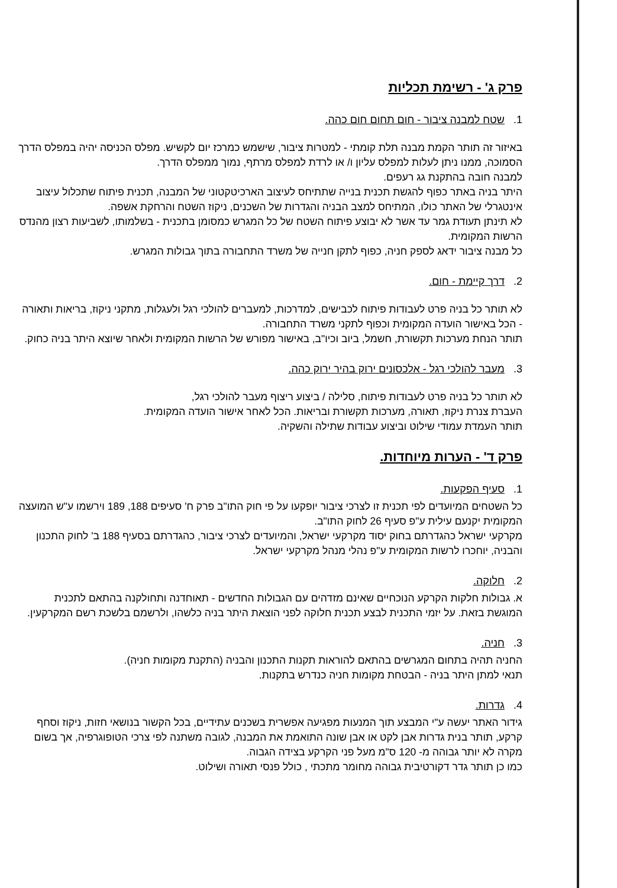פרק ג' - רשימת תכליות
1. שטח למבנה ציבור - חום תחום חום כהה.
באיזור זה תותר הקמת מבנה תלת קומתי - למטרות ציבור, שישמש כמרכז יום לקשיש. מפלס הכניסה יהיה במפלס הדרך הסמוכה, ממנו ניתן לעלות למפלס עליון ו/ או לרדת למפלס מרתף, נמוך ממפלס הדרך.
למבנה חובה בהתקנת גג רעפים.
היתר בניה באתר כפוף להגשת תכנית בנייה שתתיחס לעיצוב הארכיטקטוני של המבנה, תכנית פיתוח שתכלול עיצוב אינטגרלי של האתר כולו, המתיחס למצב הבניה והגדרות של השכנים, ניקוז השטח והרחקת אשפה.
לא תינתן תעודת גמר עד אשר לא יבוצע פיתוח השטח של כל המגרש כמסומן בתכנית - בשלמותו, לשביעות רצון מהנדס הרשות המקומית.
כל מבנה ציבור ידאג לספק חניה, כפוף לתקן חנייה של משרד התחבורה בתוך גבולות המגרש.
2. דרך קיימת - חום.
לא תותר כל בניה פרט לעבודות פיתוח לכבישים, למדרכות, למעברים להולכי רגל ולעגלות, מתקני ניקוז, בריאות ותאורה - הכל באישור הועדה המקומית וכפוף לתקני משרד התחבורה.
תותר הנחת מערכות תקשורת, חשמל, ביוב וכיו"ב, באישור מפורש של הרשות המקומית ולאחר שיוצא היתר בניה כחוק.
3. מעבר להולכי רגל - אלכסונים ירוק בהיר ירוק כהה.
לא תותר כל בניה פרט לעבודות פיתוח, סלילה / ביצוע ריצוף מעבר להולכי רגל,
העברת צנרת ניקוז, תאורה, מערכות תקשורת ובריאות. הכל לאחר אישור הועדה המקומית.
תותר העמדת עמודי שילוט וביצוע עבודות שתילה והשקיה.
פרק ד' - הערות מיוחדות.
1. סעיף הפקעות.
כל השטחים המיועדים לפי תכנית זו לצרכי ציבור יופקעו על פי חוק התו"ב פרק ח' סעיפים 188, 189 וירשמו ע"ש המועצה המקומית יקנעם עילית ע"פ סעיף 26 לחוק התו"ב.
מקרקעי ישראל כהגדרתם בחוק יסוד מקרקעי ישראל, והמיועדים לצרכי ציבור, כהגדרתם בסעיף 188 ב' לחוק התכנון והבניה, יוחכרו לרשות המקומית ע"פ נהלי מנהל מקרקעי ישראל.
2. חלוקה.
א. גבולות חלקות הקרקע הנוכחיים שאינם מזדהים עם הגבולות החדשים - תאוחדנה ותחולקנה בהתאם לתכנית המוגשת בזאת. על יזמי התכנית לבצע תכנית חלוקה לפני הוצאת היתר בניה כלשהו, ולרשמם בלשכת רשם המקרקעין.
3. חניה.
החניה תהיה בתחום המגרשים בהתאם להוראות תקנות התכנון והבניה (התקנת מקומות חניה).
תנאי למתן היתר בניה - הבטחת מקומות חניה כנדרש בתקנות.
4. גדרות.
גידור האתר יעשה ע"י המבצע תוך המנעות מפגיעה אפשרית בשכנים עתידיים, בכל הקשור בנושאי חזות, ניקוז וסחף קרקע, תותר בנית גדרות אבן לקט או אבן שונה התואמת את המבנה, לגובה משתנה לפי צרכי הטופוגרפיה, אך בשום מקרה לא יותר גבוהה מ- 120 ס"מ מעל פני הקרקע בצידה הגבוה.
כמו כן תותר גדר דקורטיבית גבוהה מחומר מתכתי , כולל פנסי תאורה ושילוט.